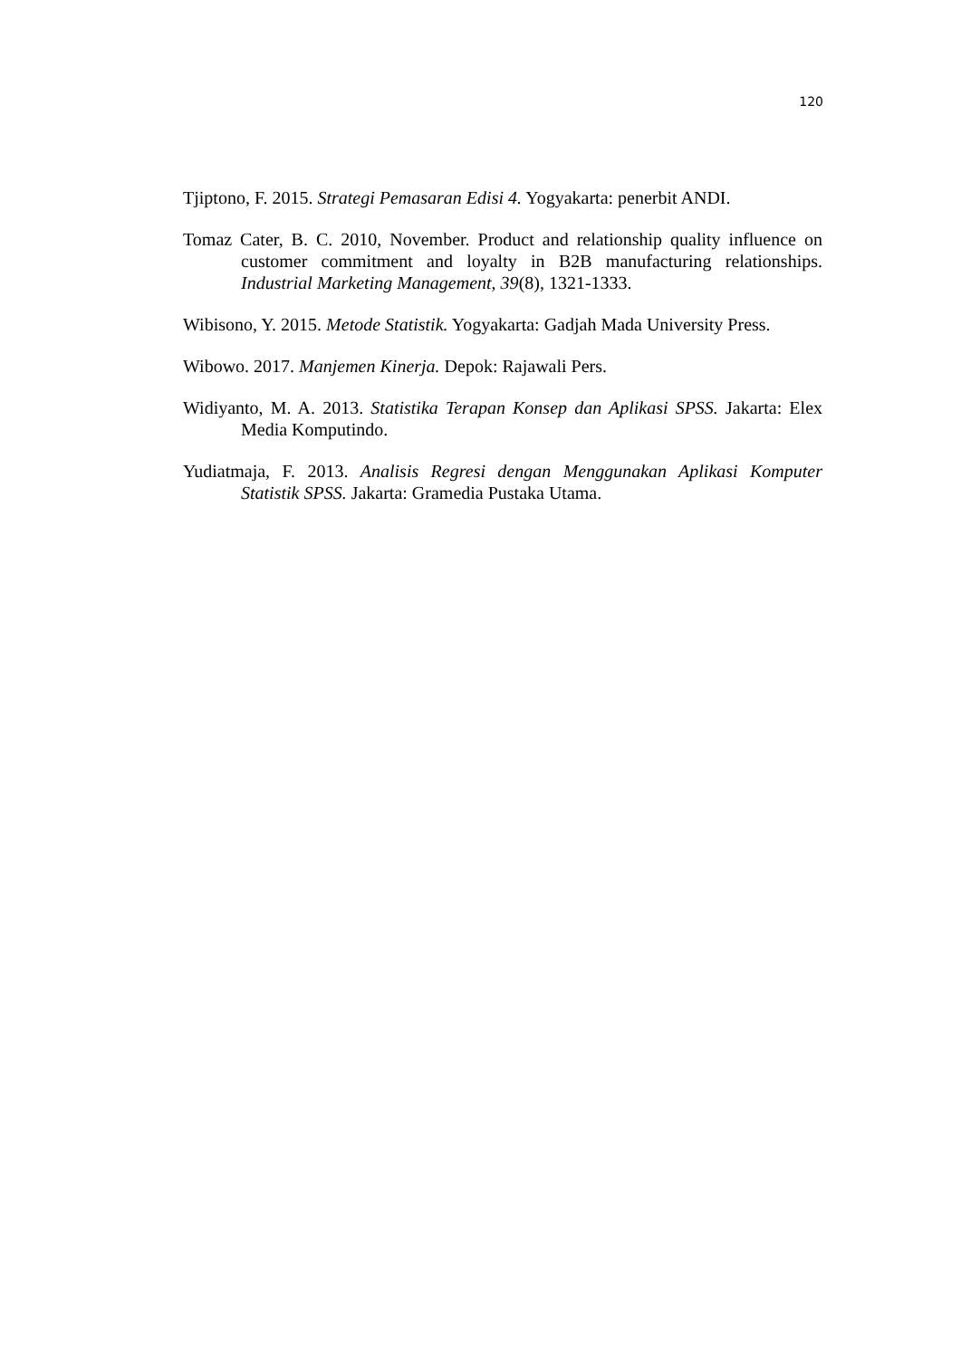120
Tjiptono, F. 2015. Strategi Pemasaran Edisi 4. Yogyakarta: penerbit ANDI.
Tomaz Cater, B. C. 2010, November. Product and relationship quality influence on customer commitment and loyalty in B2B manufacturing relationships. Industrial Marketing Management, 39(8), 1321-1333.
Wibisono, Y. 2015. Metode Statistik. Yogyakarta: Gadjah Mada University Press.
Wibowo. 2017. Manjemen Kinerja. Depok: Rajawali Pers.
Widiyanto, M. A. 2013. Statistika Terapan Konsep dan Aplikasi SPSS. Jakarta: Elex Media Komputindo.
Yudiatmaja, F. 2013. Analisis Regresi dengan Menggunakan Aplikasi Komputer Statistik SPSS. Jakarta: Gramedia Pustaka Utama.